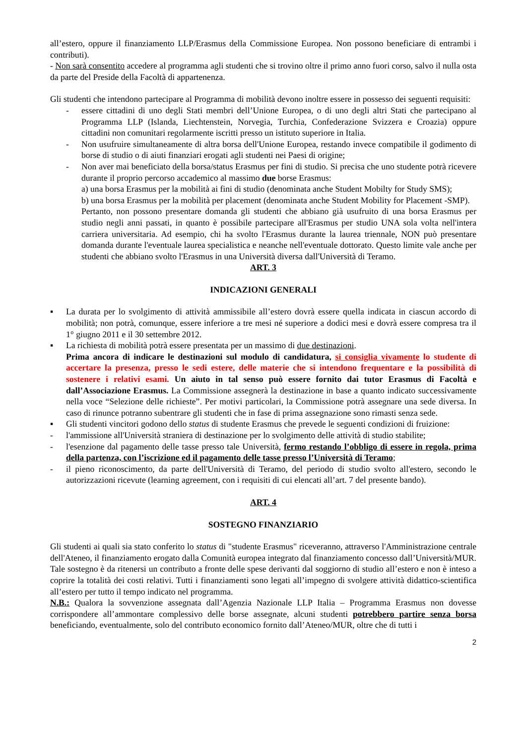all’estero, oppure il finanziamento LLP/Erasmus della Commissione Europea. Non possono beneficiare di entrambi i contributi).
- Non sarà consentito accedere al programma agli studenti che si trovino oltre il primo anno fuori corso, salvo il nulla osta da parte del Preside della Facoltà di appartenenza.
Gli studenti che intendono partecipare al Programma di mobilità devono inoltre essere in possesso dei seguenti requisiti:
- essere cittadini di uno degli Stati membri dell’Unione Europea, o di uno degli altri Stati che partecipano al Programma LLP (Islanda, Liechtenstein, Norvegia, Turchia, Confederazione Svizzera e Croazia) oppure cittadini non comunitari regolarmente iscritti presso un istituto superiore in Italia.
- Non usufruire simultaneamente di altra borsa dell'Unione Europea, restando invece compatibile il godimento di borse di studio o di aiuti finanziari erogati agli studenti nei Paesi di origine;
- Non aver mai beneficiato della borsa/status Erasmus per fini di studio. Si precisa che uno studente potrà ricevere durante il proprio percorso accademico al massimo due borse Erasmus:
a) una borsa Erasmus per la mobilità ai fini di studio (denominata anche Student Mobilty for Study SMS);
b) una borsa Erasmus per la mobilità per placement (denominata anche Student Mobility for Placement -SMP).
Pertanto, non possono presentare domanda gli studenti che abbiano già usufruito di una borsa Erasmus per studio negli anni passati, in quanto è possibile partecipare all'Erasmus per studio UNA sola volta nell'intera carriera universitaria. Ad esempio, chi ha svolto l'Erasmus durante la laurea triennale, NON può presentare domanda durante l'eventuale laurea specialistica e neanche nell'eventuale dottorato. Questo limite vale anche per studenti che abbiano svolto l'Erasmus in una Università diversa dall'Università di Teramo.
ART. 3
INDICAZIONI GENERALI
▪ La durata per lo svolgimento di attività ammissibile all’estero dovrà essere quella indicata in ciascun accordo di mobilità; non potrà, comunque, essere inferiore a tre mesi né superiore a dodici mesi e dovrà essere compresa tra il 1° giugno 2011 e il 30 settembre 2012.
▪ La richiesta di mobilità potrà essere presentata per un massimo di due destinazioni.
Prima ancora di indicare le destinazioni sul modulo di candidatura, si consiglia vivamente lo studente di accertare la presenza, presso le sedi estere, delle materie che si intendono frequentare e la possibilità di sostenere i relativi esami. Un aiuto in tal senso può essere fornito dai tutor Erasmus di Facoltà e dall’Associazione Erasmus. La Commissione assegnerà la destinazione in base a quanto indicato successivamente nella voce “Selezione delle richieste”. Per motivi particolari, la Commissione potrà assegnare una sede diversa. In caso di rinunce potranno subentrare gli studenti che in fase di prima assegnazione sono rimasti senza sede.
▪ Gli studenti vincitori godono dello status di studente Erasmus che prevede le seguenti condizioni di fruizione:
- l'ammissione all'Università straniera di destinazione per lo svolgimento delle attività di studio stabilite;
- l'esenzione dal pagamento delle tasse presso tale Università, fermo restando l’obbligo di essere in regola, prima della partenza, con l’iscrizione ed il pagamento delle tasse presso l’Università di Teramo;
- il pieno riconoscimento, da parte dell'Università di Teramo, del periodo di studio svolto all'estero, secondo le autorizzazioni ricevute (learning agreement, con i requisiti di cui elencati all’art. 7 del presente bando).
ART. 4
SOSTEGNO FINANZIARIO
Gli studenti ai quali sia stato conferito lo status di "studente Erasmus" riceveranno, attraverso l'Amministrazione centrale dell'Ateneo, il finanziamento erogato dalla Comunità europea integrato dal finanziamento concesso dall’Università/MUR. Tale sostegno è da ritenersi un contributo a fronte delle spese derivanti dal soggiorno di studio all’estero e non è inteso a coprire la totalità dei costi relativi. Tutti i finanziamenti sono legati all’impegno di svolgere attività didattico-scientifica all’estero per tutto il tempo indicato nel programma.
N.B.: Qualora la sovvenzione assegnata dall’Agenzia Nazionale LLP Italia – Programma Erasmus non dovesse corrispondere all’ammontare complessivo delle borse assegnate, alcuni studenti potrebbero partire senza borsa beneficiando, eventualmente, solo del contributo economico fornito dall’Ateneo/MUR, oltre che di tutti i
2